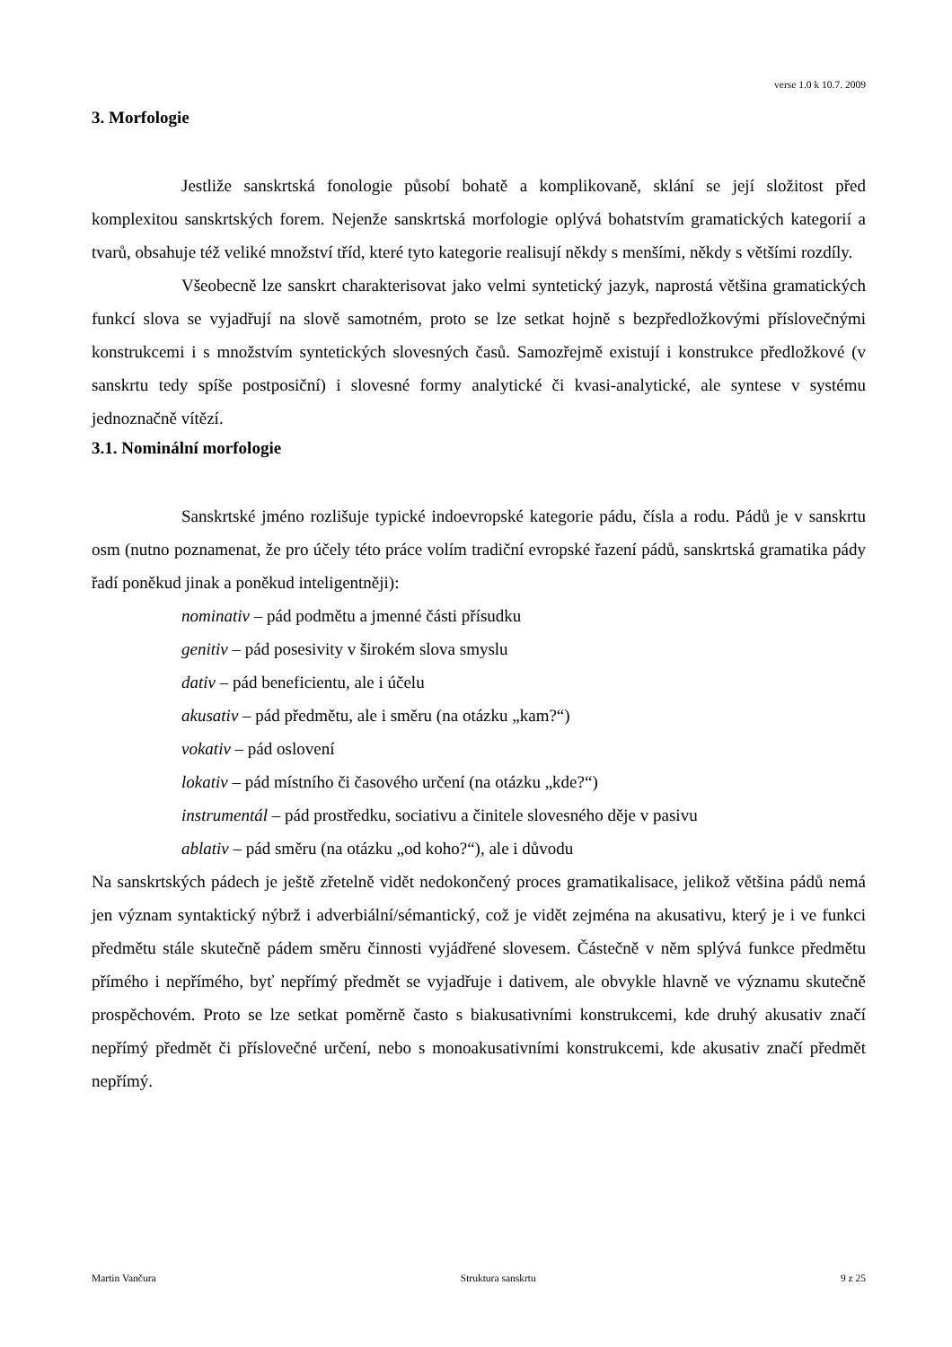verse 1.0 k 10.7. 2009
3. Morfologie
Jestliže sanskrtská fonologie působí bohatě a komplikovaně, sklání se její složitost před komplexitou sanskrtských forem. Nejenže sanskrtská morfologie oplývá bohatstvím gramatických kategorií a tvarů, obsahuje též veliké množství tříd, které tyto kategorie realisují někdy s menšími, někdy s většími rozdíly.
Všeobecně lze sanskrt charakterisovat jako velmi syntetický jazyk, naprostá většina gramatických funkcí slova se vyjadřují na slově samotném, proto se lze setkat hojně s bezpředložkovými příslovečnými konstrukcemi i s množstvím syntetických slovesných časů. Samozřejmě existují i konstrukce předložkové (v sanskrtu tedy spíše postposiční) i slovesné formy analytické či kvasi-analytické, ale syntese v systému jednoznačně vítězí.
3.1. Nominální morfologie
Sanskrtské jméno rozlišuje typické indoevropské kategorie pádu, čísla a rodu. Pádů je v sanskrtu osm (nutno poznamenat, že pro účely této práce volím tradiční evropské řazení pádů, sanskrtská gramatika pády řadí poněkud jinak a poněkud inteligentněji):
nominativ – pád podmětu a jmenné části přísudku
genitiv – pád posesivity v širokém slova smyslu
dativ – pád beneficientu, ale i účelu
akusativ – pád předmětu, ale i směru (na otázku „kam?“)
vokativ – pád oslovení
lokativ – pád místního či časového určení (na otázku „kde?“)
instrumentál – pád prostředku, sociativu a činitele slovesného děje v pasivu
ablativ – pád směru (na otázku „od koho?“), ale i důvodu
Na sanskrtských pádech je ještě zřetelně vidět nedokončený proces gramatikalisace, jelikož většina pádů nemá jen význam syntaktický nýbrž i adverbiální/sémantický, což je vidět zejména na akusativu, který je i ve funkci předmětu stále skutečně pádem směru činnosti vyjádřené slovesem. Částečně v něm splývá funkce předmětu přímého i nepřímého, byť nepřímý předmět se vyjadřuje i dativem, ale obvykle hlavně ve významu skutečně prospěchovém. Proto se lze setkat poměrně často s biakusativními konstrukcemi, kde druhý akusativ značí nepřímý předmět či příslovečné určení, nebo s monoakusativními konstrukcemi, kde akusativ značí předmět nepřímý.
Martin Vančura Struktura sanskrtu 9 z 25